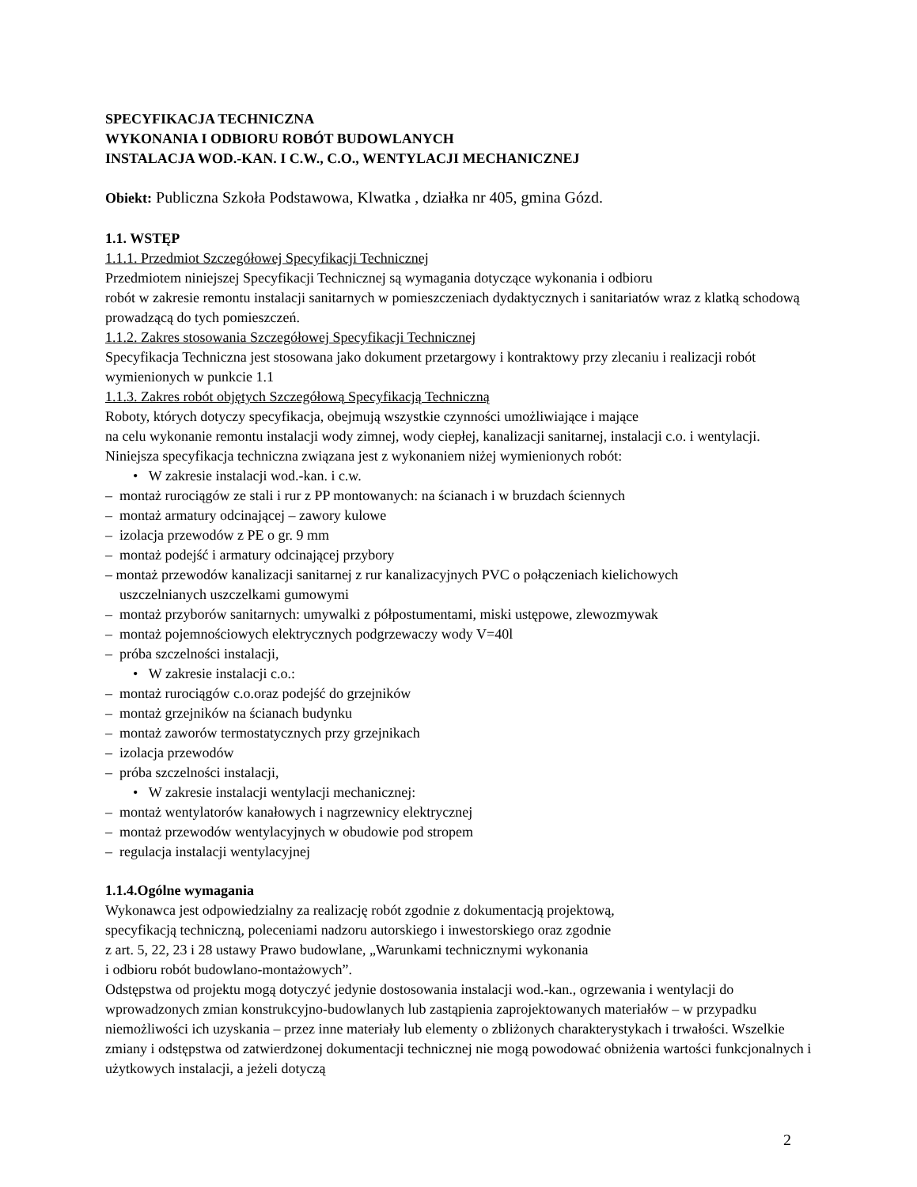SPECYFIKACJA TECHNICZNA
WYKONANIA I ODBIORU ROBÓT BUDOWLANYCH
INSTALACJA WOD.-KAN. I C.W., C.O., WENTYLACJI MECHANICZNEJ
Obiekt: Publiczna Szkoła Podstawowa, Klwatka , działka nr 405, gmina Gózd.
1.1. WSTĘP
1.1.1. Przedmiot Szczegółowej Specyfikacji Technicznej
Przedmiotem niniejszej Specyfikacji Technicznej są wymagania dotyczące wykonania i odbioru
robót w zakresie remontu instalacji sanitarnych w pomieszczeniach dydaktycznych i sanitariatów wraz z klatką schodową prowadzącą do tych pomieszczeń.
1.1.2. Zakres stosowania Szczegółowej Specyfikacji Technicznej
Specyfikacja Techniczna jest stosowana jako dokument przetargowy i kontraktowy przy zlecaniu i realizacji robót wymienionych w punkcie 1.1
1.1.3. Zakres robót objętych Szczegółową Specyfikacją Techniczną
Roboty, których dotyczy specyfikacja, obejmują wszystkie czynności umożliwiające i mające
na celu wykonanie remontu instalacji wody zimnej, wody ciepłej, kanalizacji sanitarnej, instalacji c.o. i wentylacji. Niniejsza specyfikacja techniczna związana jest z wykonaniem niżej wymienionych robót:
• W zakresie instalacji wod.-kan. i c.w.
– montaż rurociągów ze stali i rur z PP montowanych: na ścianach i w bruzdach ściennych
– montaż armatury odcinającej – zawory kulowe
– izolacja przewodów z PE o gr. 9 mm
– montaż podejść i armatury odcinającej przybory
– montaż przewodów kanalizacji sanitarnej z rur kanalizacyjnych PVC o połączeniach kielichowych
uszczelnianych uszczelkami gumowymi
– montaż przyborów sanitarnych: umywalki z półpostumentami, miski ustępowe, zlewozmywak
– montaż pojemnościowych elektrycznych podgrzewaczy wody V=40l
– próba szczelności instalacji,
• W zakresie instalacji c.o.:
– montaż rurociągów c.o.oraz podejść do grzejników
– montaż grzejników na ścianach budynku
– montaż zaworów termostatycznych przy grzejnikach
– izolacja przewodów
– próba szczelności instalacji,
• W zakresie instalacji wentylacji mechanicznej:
– montaż wentylatorów kanałowych i nagrzewnicy elektrycznej
– montaż przewodów wentylacyjnych w obudowie pod stropem
– regulacja instalacji wentylacyjnej
1.1.4.Ogólne wymagania
Wykonawca jest odpowiedzialny za realizację robót zgodnie z dokumentacją projektową,
specyfikacją techniczną, poleceniami nadzoru autorskiego i inwestorskiego oraz zgodnie
z art. 5, 22, 23 i 28 ustawy Prawo budowlane, „Warunkami technicznymi wykonania
i odbioru robót budowlano-montażowych”.
Odstępstwa od projektu mogą dotyczyć jedynie dostosowania instalacji wod.-kan., ogrzewania i wentylacji do wprowadzonych zmian konstrukcyjno-budowlanych lub zastąpienia zaprojektowanych materiałów – w przypadku niemożliwości ich uzyskania – przez inne materiały lub elementy o zbliżonych charakterystykach i trwałości. Wszelkie zmiany i odstępstwa od zatwierdzonej dokumentacji technicznej nie mogą powodować obniżenia wartości funkcjonalnych i użytkowych instalacji, a jeżeli dotyczą
2